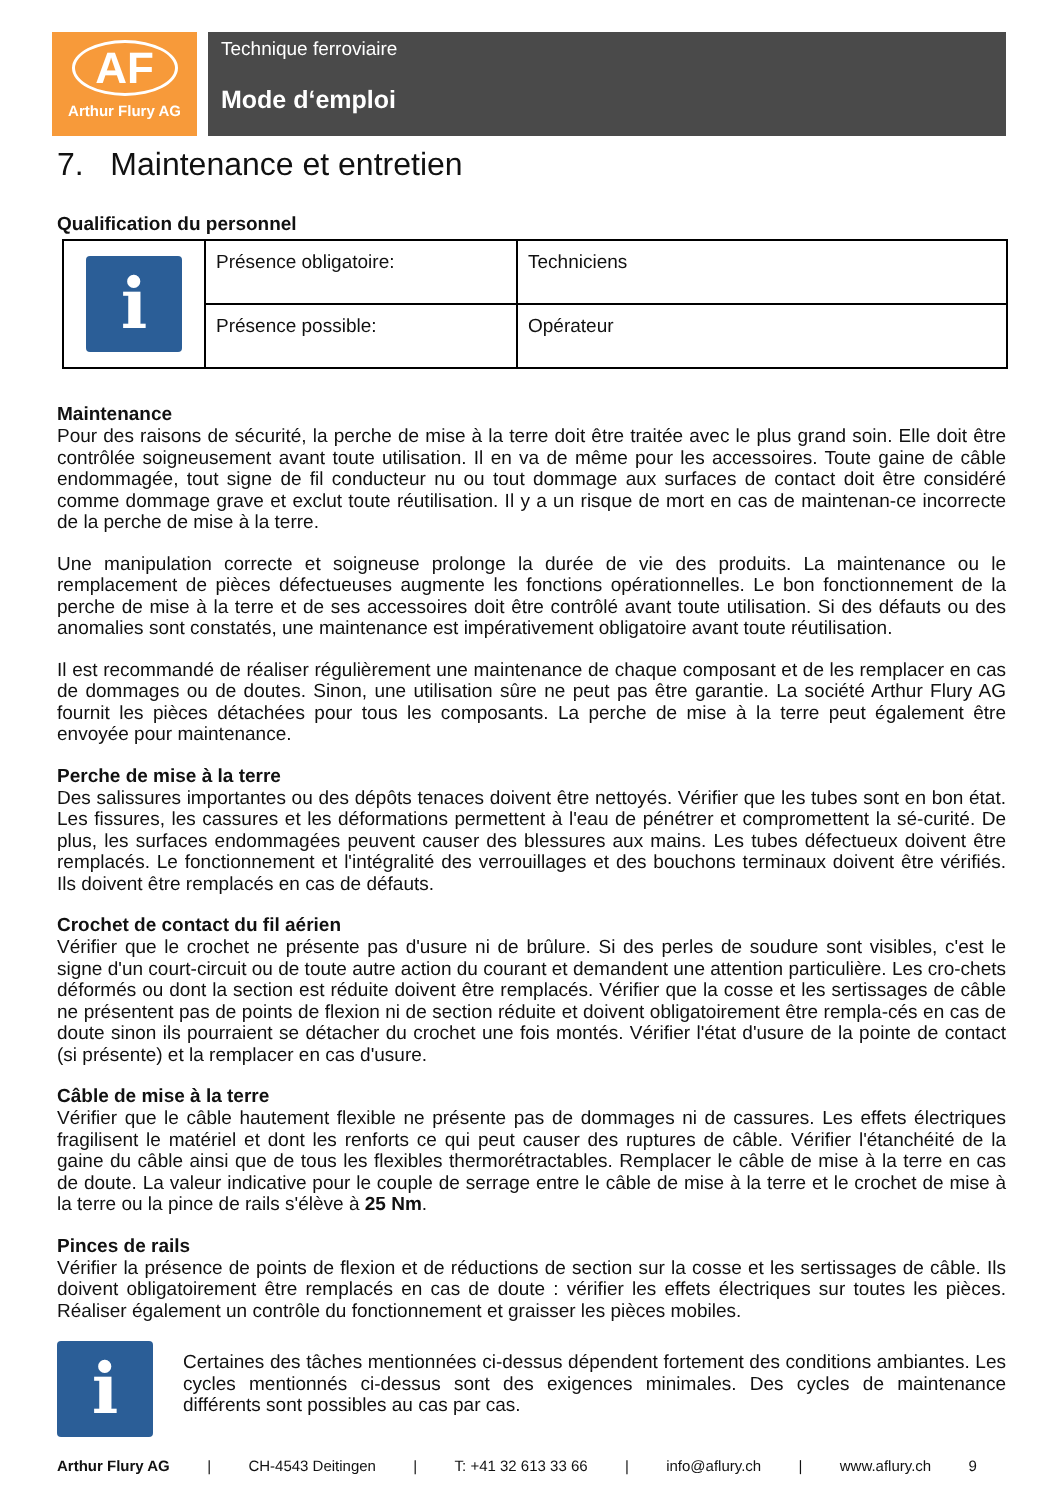AF
Arthur Flury AG
Technique ferroviaire
Mode d‘emploi
7. Maintenance et entretien
Qualification du personnel
| i | Présence obligatoire: | Techniciens |
| | Présence possible: | Opérateur |
Maintenance
Pour des raisons de sécurité, la perche de mise à la terre doit être traitée avec le plus grand soin. Elle doit être contrôlée soigneusement avant toute utilisation. Il en va de même pour les accessoires. Toute gaine de câble endommagée, tout signe de fil conducteur nu ou tout dommage aux surfaces de contact doit être considéré comme dommage grave et exclut toute réutilisation. Il y a un risque de mort en cas de maintenan-ce incorrecte de la perche de mise à la terre.
Une manipulation correcte et soigneuse prolonge la durée de vie des produits. La maintenance ou le remplacement de pièces défectueuses augmente les fonctions opérationnelles. Le bon fonctionnement de la perche de mise à la terre et de ses accessoires doit être contrôlé avant toute utilisation. Si des défauts ou des anomalies sont constatés, une maintenance est impérativement obligatoire avant toute réutilisation.
Il est recommandé de réaliser régulièrement une maintenance de chaque composant et de les remplacer en cas de dommages ou de doutes. Sinon, une utilisation sûre ne peut pas être garantie. La société Arthur Flury AG fournit les pièces détachées pour tous les composants. La perche de mise à la terre peut également être envoyée pour maintenance.
Perche de mise à la terre
Des salissures importantes ou des dépôts tenaces doivent être nettoyés. Vérifier que les tubes sont en bon état. Les fissures, les cassures et les déformations permettent à l'eau de pénétrer et compromettent la sé-curité. De plus, les surfaces endommagées peuvent causer des blessures aux mains. Les tubes défectueux doivent être remplacés. Le fonctionnement et l'intégralité des verrouillages et des bouchons terminaux doivent être vérifiés. Ils doivent être remplacés en cas de défauts.
Crochet de contact du fil aérien
Vérifier que le crochet ne présente pas d'usure ni de brûlure. Si des perles de soudure sont visibles, c'est le signe d'un court-circuit ou de toute autre action du courant et demandent une attention particulière. Les cro-chets déformés ou dont la section est réduite doivent être remplacés. Vérifier que la cosse et les sertissages de câble ne présentent pas de points de flexion ni de section réduite et doivent obligatoirement être rempla-cés en cas de doute sinon ils pourraient se détacher du crochet une fois montés. Vérifier l'état d'usure de la pointe de contact (si présente) et la remplacer en cas d'usure.
Câble de mise à la terre
Vérifier que le câble hautement flexible ne présente pas de dommages ni de cassures. Les effets électriques fragilisent le matériel et dont les renforts ce qui peut causer des ruptures de câble. Vérifier l'étanchéité de la gaine du câble ainsi que de tous les flexibles thermorétractables. Remplacer le câble de mise à la terre en cas de doute. La valeur indicative pour le couple de serrage entre le câble de mise à la terre et le crochet de mise à la terre ou la pince de rails s'élève à 25 Nm.
Pinces de rails
Vérifier la présence de points de flexion et de réductions de section sur la cosse et les sertissages de câble. Ils doivent obligatoirement être remplacés en cas de doute : vérifier les effets électriques sur toutes les pièces. Réaliser également un contrôle du fonctionnement et graisser les pièces mobiles.
i
Certaines des tâches mentionnées ci-dessus dépendent fortement des conditions ambiantes. Les cycles mentionnés ci-dessus sont des exigences minimales. Des cycles de maintenance différents sont possibles au cas par cas.
Arthur Flury AG | CH-4543 Deitingen | T: +41 32 613 33 66 | info@aflury.ch | www.aflury.ch 9